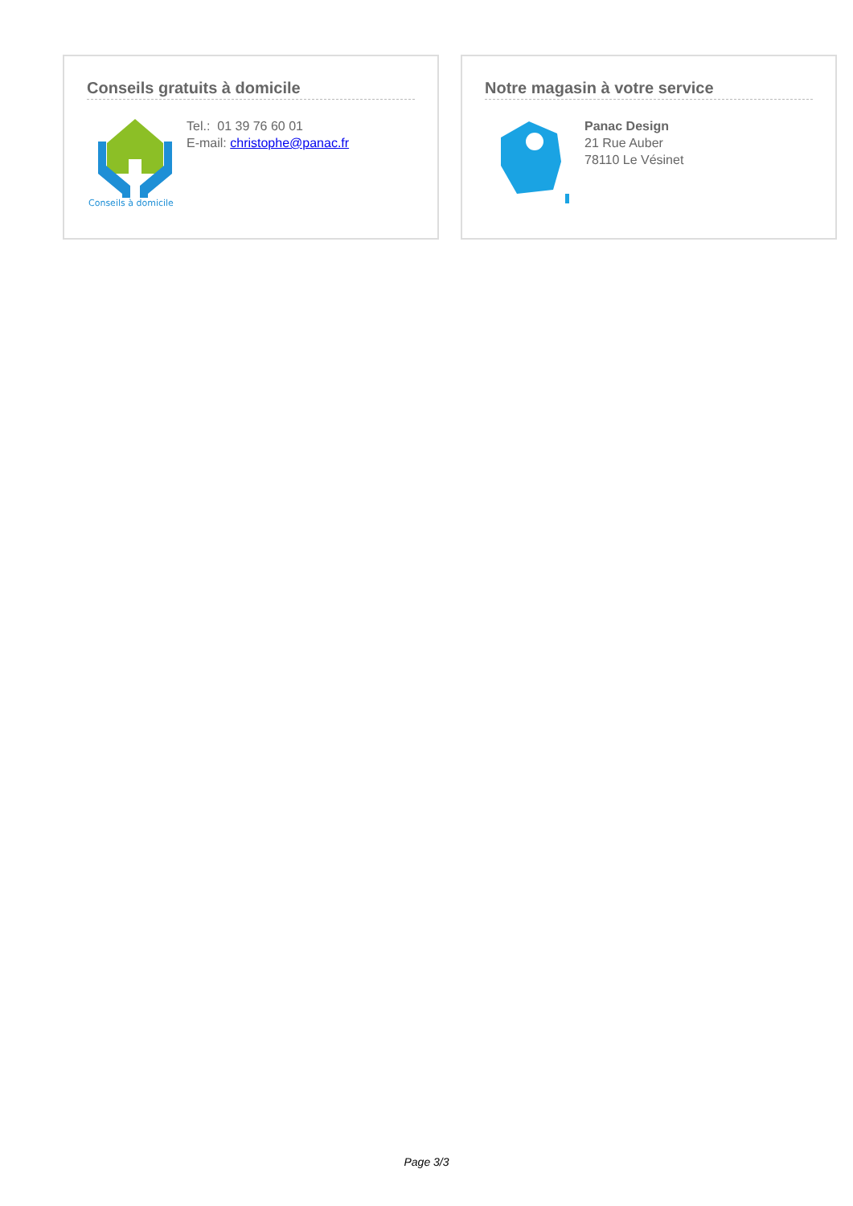Conseils gratuits à domicile
Conseils à domicile
Tel.: 01 39 76 60 01
E-mail: christophe@panac.fr
Notre magasin à votre service
Panac Design
21 Rue Auber
78110 Le Vésinet
Page 3/3